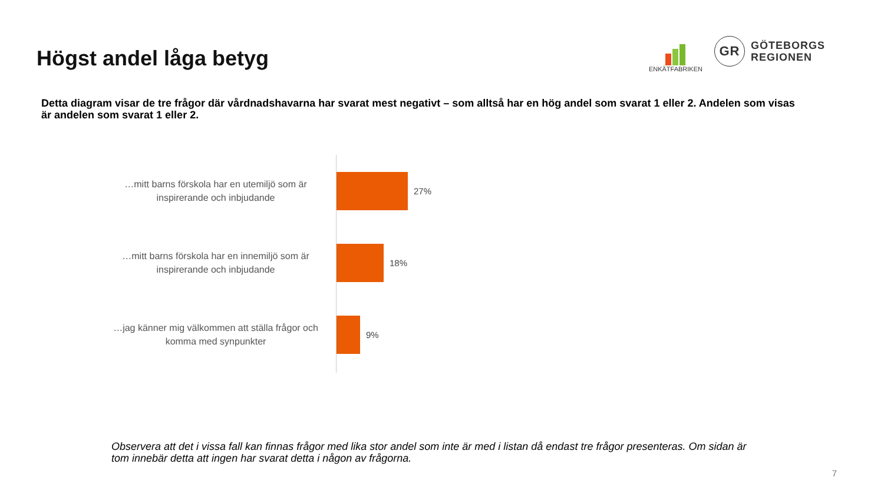Högst andel låga betyg
ENKÄTFABRIKEN
GR
GÖTEBORGS
REGIONEN
Detta diagram visar de tre frågor där vårdnadshavarna har svarat mest negativt – som alltså har en hög andel som svarat 1 eller 2. Andelen som visas är andelen som svarat 1 eller 2.
…mitt barns förskola har en utemiljö som är inspirerande och inbjudande
27%
…mitt barns förskola har en innemiljö som är inspirerande och inbjudande
18%
…jag känner mig välkommen att ställa frågor och komma med synpunkter
9%
Observera att det i vissa fall kan finnas frågor med lika stor andel som inte är med i listan då endast tre frågor presenteras. Om sidan är tom innebär detta att ingen har svarat detta i någon av frågorna.
7